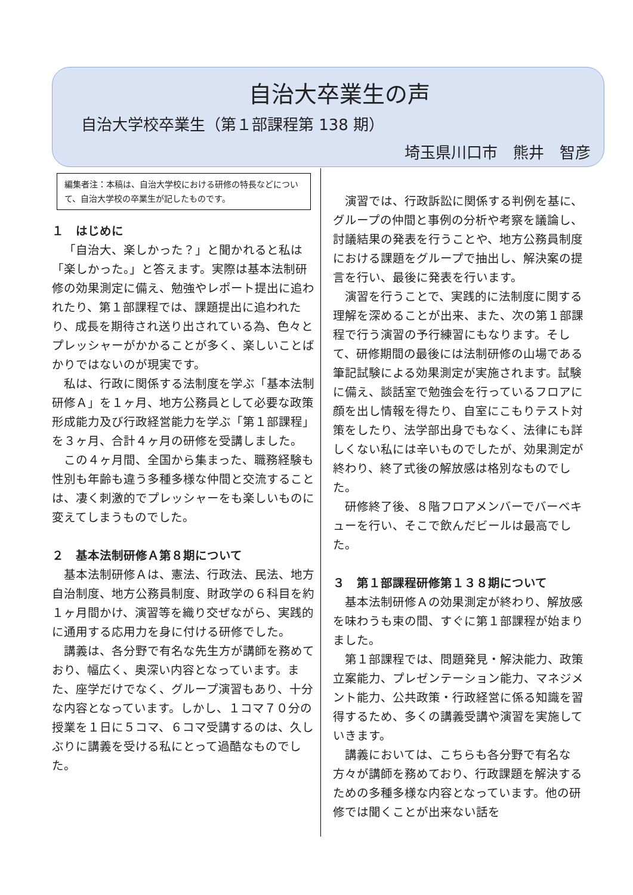自治大卒業生の声
自治大学校卒業生（第１部課程第 138 期）
埼玉県川口市　熊井　智彦
編集者注：本稿は、自治大学校における研修の特長などについて、自治大学校の卒業生が記したものです。
１　はじめに
「自治大、楽しかった？」と聞かれると私は「楽しかった。」と答えます。実際は基本法制研修の効果測定に備え、勉強やレポート提出に追われたり、第１部課程では、課題提出に追われたり、成長を期待され送り出されている為、色々とプレッシャーがかかることが多く、楽しいことばかりではないのが現実です。
私は、行政に関係する法制度を学ぶ「基本法制研修Ａ」を１ヶ月、地方公務員として必要な政策形成能力及び行政経営能力を学ぶ「第１部課程」を３ヶ月、合計４ヶ月の研修を受講しました。
この４ヶ月間、全国から集まった、職務経験も性別も年齢も違う多種多様な仲間と交流することは、凄く刺激的でプレッシャーをも楽しいものに変えてしまうものでした。
２　基本法制研修Ａ第８期について
基本法制研修Ａは、憲法、行政法、民法、地方自治制度、地方公務員制度、財政学の６科目を約１ヶ月間かけ、演習等を織り交ぜながら、実践的に通用する応用力を身に付ける研修でした。
講義は、各分野で有名な先生方が講師を務めており、幅広く、奥深い内容となっています。また、座学だけでなく、グループ演習もあり、十分な内容となっています。しかし、１コマ７０分の授業を１日に５コマ、６コマ受講するのは、久しぶりに講義を受ける私にとって過酷なものでした。
演習では、行政訴訟に関係する判例を基に、グループの仲間と事例の分析や考察を議論し、討議結果の発表を行うことや、地方公務員制度における課題をグループで抽出し、解決案の提言を行い、最後に発表を行います。
演習を行うことで、実践的に法制度に関する理解を深めることが出来、また、次の第１部課程で行う演習の予行練習にもなります。そして、研修期間の最後には法制研修の山場である筆記試験による効果測定が実施されます。試験に備え、談話室で勉強会を行っているフロアに顔を出し情報を得たり、自室にこもりテスト対策をしたり、法学部出身でもなく、法律にも詳しくない私には辛いものでしたが、効果測定が終わり、終了式後の解放感は格別なものでした。
研修終了後、８階フロアメンバーでバーベキューを行い、そこで飲んだビールは最高でした。
３　第１部課程研修第１３８期について
基本法制研修Ａの効果測定が終わり、解放感を味わうも束の間、すぐに第１部課程が始まりました。
第１部課程では、問題発見・解決能力、政策立案能力、プレゼンテーション能力、マネジメント能力、公共政策・行政経営に係る知識を習得するため、多くの講義受講や演習を実施していきます。
講義においては、こちらも各分野で有名な方々が講師を務めており、行政課題を解決するための多種多様な内容となっています。他の研修では聞くことが出来ない話を